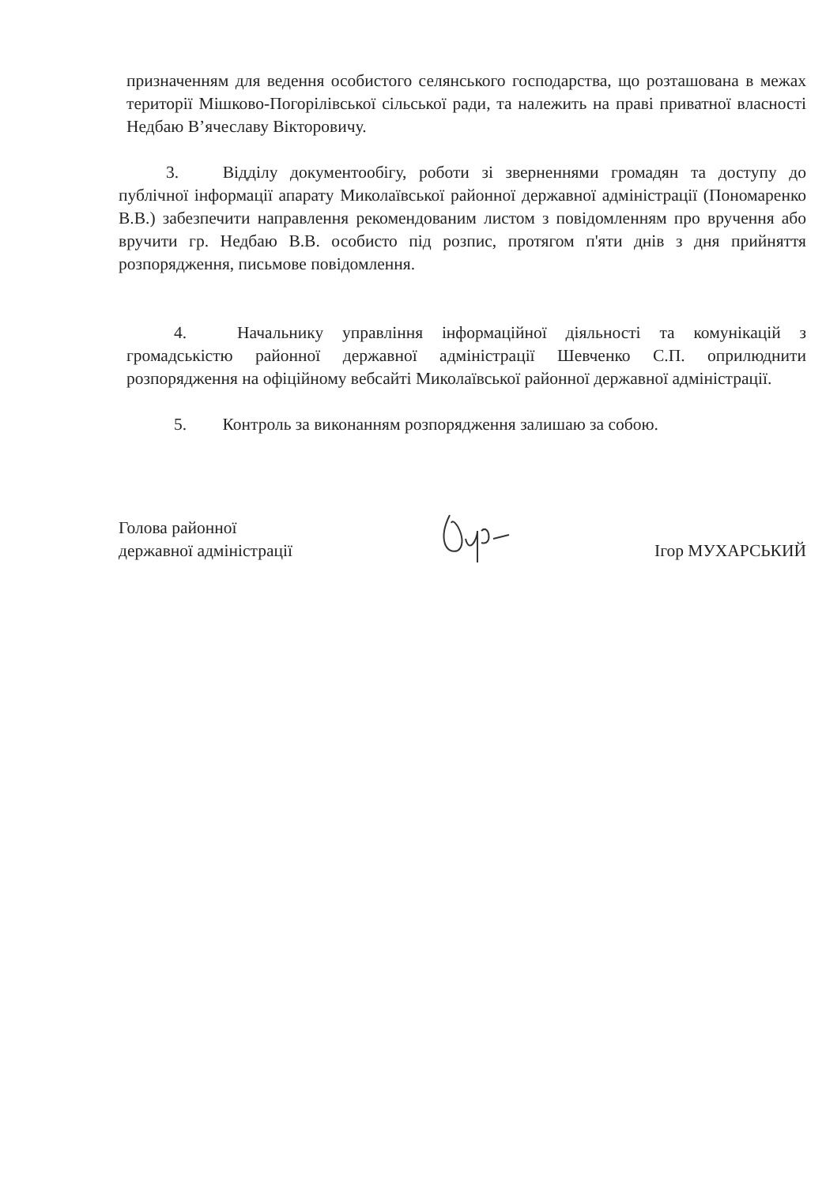призначенням для ведення особистого селянського господарства, що розташована в межах території Мішково-Погорілівської сільської ради, та належить на праві приватної власності Недбаю В’ячеславу Вікторовичу.
3. Відділу документообігу, роботи зі зверненнями громадян та доступу до публічної інформації апарату Миколаївської районної державної адміністрації (Пономаренко В.В.) забезпечити направлення рекомендованим листом з повідомленням про вручення або вручити гр. Недбаю В.В. особисто під розпис, протягом п'яти днів з дня прийняття розпорядження, письмове повідомлення.
4. Начальнику управління інформаційної діяльності та комунікацій з громадськістю районної державної адміністрації Шевченко С.П. оприлюднити розпорядження на офіційному вебсайті Миколаївської районної державної адміністрації.
5. Контроль за виконанням розпорядження залишаю за собою.
Голова районної
державної адміністрації
Ігор МУХАРСЬКИЙ